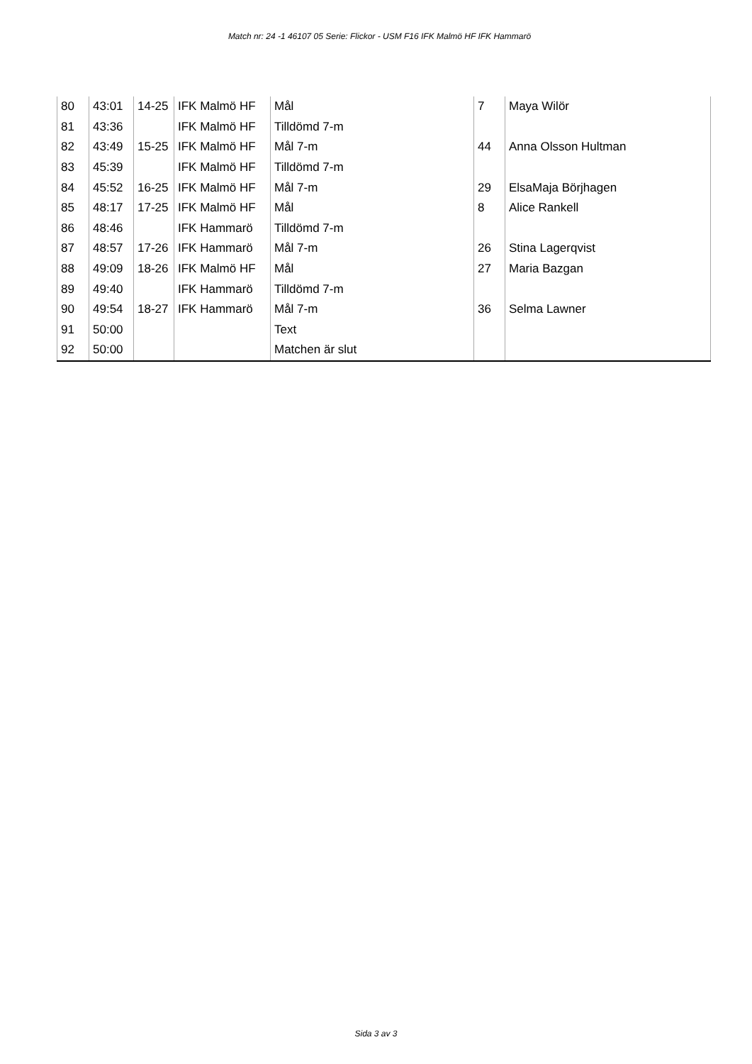Match nr: 24 -1 46107 05 Serie: Flickor - USM F16 IFK Malmö HF IFK Hammarö
| 80 | 43:01 | 14-25 | IFK Malmö HF | Mål | 7 | Maya Wilör |
| 81 | 43:36 | | IFK Malmö HF | Tilldömd 7-m | | |
| 82 | 43:49 | 15-25 | IFK Malmö HF | Mål 7-m | 44 | Anna Olsson Hultman |
| 83 | 45:39 | | IFK Malmö HF | Tilldömd 7-m | | |
| 84 | 45:52 | 16-25 | IFK Malmö HF | Mål 7-m | 29 | ElsaMaja Börjhagen |
| 85 | 48:17 | 17-25 | IFK Malmö HF | Mål | 8 | Alice Rankell |
| 86 | 48:46 | | IFK Hammarö | Tilldömd 7-m | | |
| 87 | 48:57 | 17-26 | IFK Hammarö | Mål 7-m | 26 | Stina Lagerqvist |
| 88 | 49:09 | 18-26 | IFK Malmö HF | Mål | 27 | Maria Bazgan |
| 89 | 49:40 | | IFK Hammarö | Tilldömd 7-m | | |
| 90 | 49:54 | 18-27 | IFK Hammarö | Mål 7-m | 36 | Selma Lawner |
| 91 | 50:00 | | | Text | | |
| 92 | 50:00 | | | Matchen är slut | | |
Sida 3 av 3